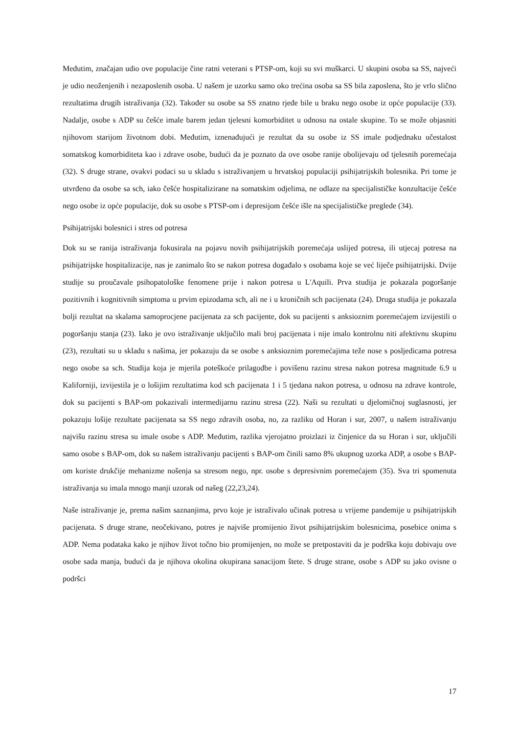Međutim, značajan udio ove populacije čine ratni veterani s PTSP-om, koji su svi muškarci. U skupini osoba sa SS, najveći je udio neoženjenih i nezaposlenih osoba. U našem je uzorku samo oko trećina osoba sa SS bila zaposlena, što je vrlo slično rezultatima drugih istraživanja (32). Također su osobe sa SS znatno rjeđe bile u braku nego osobe iz opće populacije (33). Nadalje, osobe s ADP su češće imale barem jedan tjelesni komorbiditet u odnosu na ostale skupine. To se može objasniti njihovom starijom životnom dobi. Međutim, iznenađujući je rezultat da su osobe iz SS imale podjednaku učestalost somatskog komorbiditeta kao i zdrave osobe, budući da je poznato da ove osobe ranije obolijevaju od tjelesnih poremećaja (32). S druge strane, ovakvi podaci su u skladu s istraživanjem u hrvatskoj populaciji psihijatrijskih bolesnika. Pri tome je utvrđeno da osobe sa sch, iako češće hospitalizirane na somatskim odjelima, ne odlaze na specijalističke konzultacije češće nego osobe iz opće populacije, dok su osobe s PTSP-om i depresijom češće išle na specijalističke preglede (34).
Psihijatrijski bolesnici i stres od potresa
Dok su se ranija istraživanja fokusirala na pojavu novih psihijatrijskih poremećaja uslijed potresa, ili utjecaj potresa na psihijatrijske hospitalizacije, nas je zanimalo što se nakon potresa događalo s osobama koje se već liječe psihijatrijski. Dvije studije su proučavale psihopatološke fenomene prije i nakon potresa u L'Aquili. Prva studija je pokazala pogoršanje pozitivnih i kognitivnih simptoma u prvim epizodama sch, ali ne i u kroničnih sch pacijenata (24). Druga studija je pokazala bolji rezultat na skalama samoprocjene pacijenata za sch pacijente, dok su pacijenti s anksioznim poremećajem izvijestili o pogoršanju stanja (23). Iako je ovo istraživanje uključilo mali broj pacijenata i nije imalo kontrolnu niti afektivnu skupinu (23), rezultati su u skladu s našima, jer pokazuju da se osobe s anksioznim poremećajima teže nose s posljedicama potresa nego osobe sa sch. Studija koja je mjerila poteškoće prilagodbe i povišenu razinu stresa nakon potresa magnitude 6.9 u Kaliforniji, izvijestila je o lošijim rezultatima kod sch pacijenata 1 i 5 tjedana nakon potresa, u odnosu na zdrave kontrole, dok su pacijenti s BAP-om pokazivali intermedijarnu razinu stresa (22). Naši su rezultati u djelomičnoj suglasnosti, jer pokazuju lošije rezultate pacijenata sa SS nego zdravih osoba, no, za razliku od Horan i sur, 2007, u našem istraživanju najvišu razinu stresa su imale osobe s ADP. Međutim, razlika vjerojatno proizlazi iz činjenice da su Horan i sur, uključili samo osobe s BAP-om, dok su našem istraživanju pacijenti s BAP-om činili samo 8% ukupnog uzorka ADP, a osobe s BAP-om koriste drukčije mehanizme nošenja sa stresom nego, npr. osobe s depresivnim poremećajem (35). Sva tri spomenuta istraživanja su imala mnogo manji uzorak od našeg (22,23,24).
Naše istraživanje je, prema našim saznanjima, prvo koje je istraživalo učinak potresa u vrijeme pandemije u psihijatrijskih pacijenata. S druge strane, neočekivano, potres je najviše promijenio život psihijatrijskim bolesnicima, posebice onima s ADP. Nema podataka kako je njihov život točno bio promijenjen, no može se pretpostaviti da je podrška koju dobivaju ove osobe sada manja, budući da je njihova okolina okupirana sanacijom štete. S druge strane, osobe s ADP su jako ovisne o podršci
17